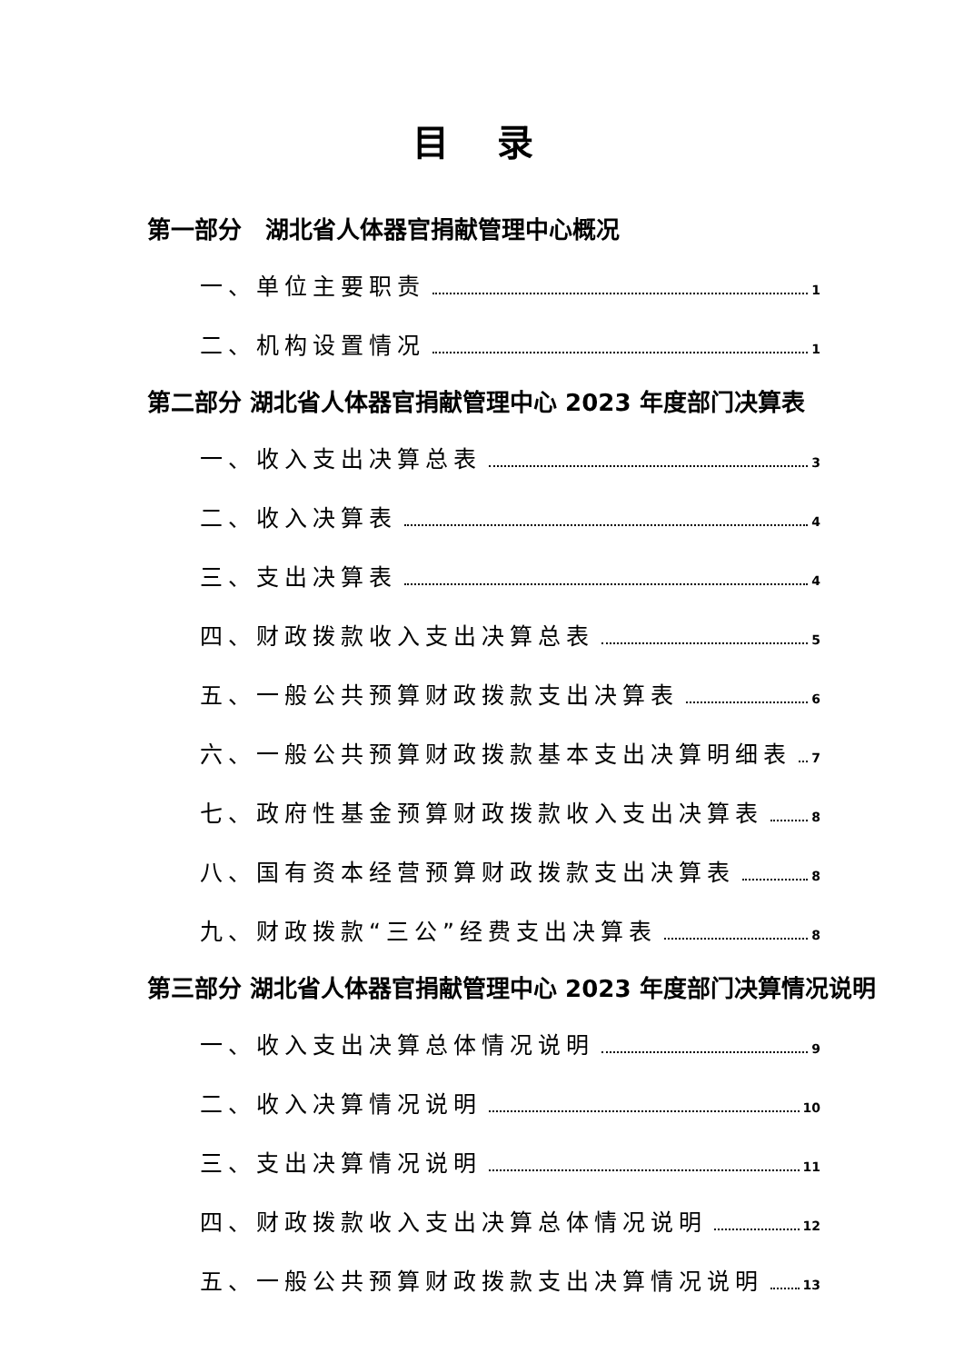目 录
第一部分　湖北省人体器官捐献管理中心概况
一、单位主要职责 1
二、机构设置情况 1
第二部分 湖北省人体器官捐献管理中心 2023 年度部门决算表
一、收入支出决算总表 3
二、收入决算表 4
三、支出决算表 4
四、财政拨款收入支出决算总表 5
五、一般公共预算财政拨款支出决算表 6
六、一般公共预算财政拨款基本支出决算明细表 7
七、政府性基金预算财政拨款收入支出决算表 8
八、国有资本经营预算财政拨款支出决算表 8
九、财政拨款“三公”经费支出决算表 8
第三部分 湖北省人体器官捐献管理中心 2023 年度部门决算情况说明
一、收入支出决算总体情况说明 9
二、收入决算情况说明 10
三、支出决算情况说明 11
四、财政拨款收入支出决算总体情况说明 12
五、一般公共预算财政拨款支出决算情况说明 13